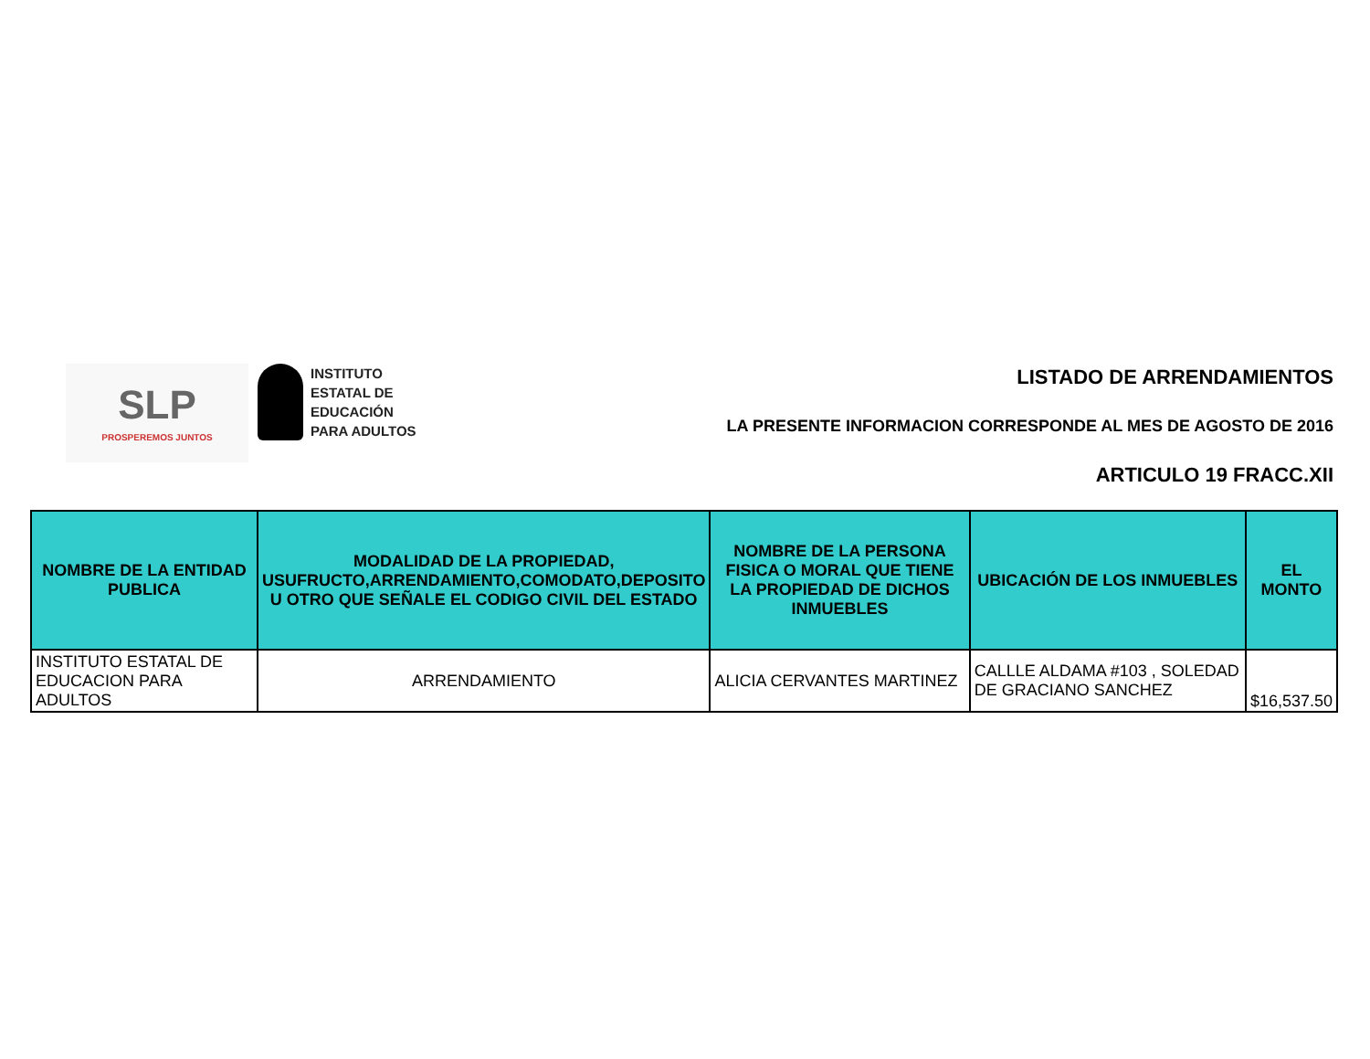SLP
PROSPEREMOS JUNTOS
INSTITUTO
ESTATAL DE
EDUCACIÓN
PARA ADULTOS
LISTADO DE ARRENDAMIENTOS
LA PRESENTE INFORMACION CORRESPONDE AL MES DE AGOSTO DE 2016
ARTICULO 19 FRACC.XII
| NOMBRE DE LA ENTIDAD PUBLICA | MODALIDAD DE LA PROPIEDAD, USUFRUCTO,ARRENDAMIENTO,COMODATO,DEPOSITO U OTRO QUE SEÑALE EL CODIGO CIVIL DEL ESTADO | NOMBRE DE LA PERSONA FISICA O MORAL QUE TIENE LA PROPIEDAD DE DICHOS INMUEBLES | UBICACIÓN DE LOS INMUEBLES | EL MONTO |
| --- | --- | --- | --- | --- |
| INSTITUTO ESTATAL DE EDUCACION PARA ADULTOS | ARRENDAMIENTO | ALICIA CERVANTES MARTINEZ | CALLLE ALDAMA #103 , SOLEDAD DE GRACIANO SANCHEZ | $16,537.50 |